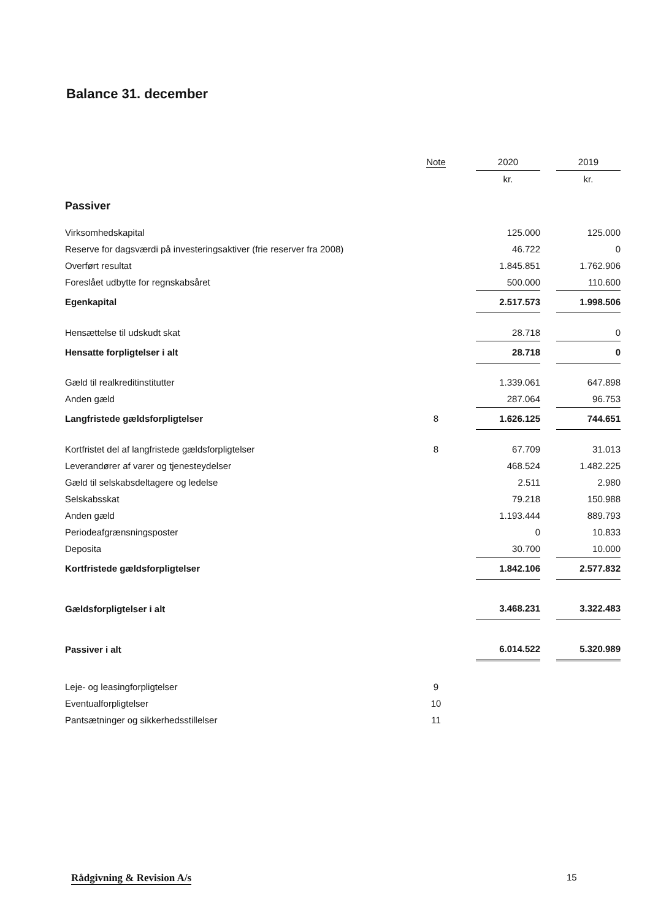Balance 31. december
| | Note | 2020 | | 2019 |
| --- | --- | --- | --- | --- |
| | | kr. | | kr. |
| Passiver | | | | |
| Virksomhedskapital | | 125.000 | | 125.000 |
| Reserve for dagsværdi på investeringsaktiver (frie reserver fra 2008) | | 46.722 | | 0 |
| Overført resultat | | 1.845.851 | | 1.762.906 |
| Foreslået udbytte for regnskabsåret | | 500.000 | | 110.600 |
| Egenkapital | | 2.517.573 | | 1.998.506 |
| Hensættelse til udskudt skat | | 28.718 | | 0 |
| Hensatte forpligtelser i alt | | 28.718 | | 0 |
| Gæld til realkreditinstitutter | | 1.339.061 | | 647.898 |
| Anden gæld | | 287.064 | | 96.753 |
| Langfristede gældsforpligtelser | 8 | 1.626.125 | | 744.651 |
| Kortfristet del af langfristede gældsforpligtelser | 8 | 67.709 | | 31.013 |
| Leverandører af varer og tjenesteydelser | | 468.524 | | 1.482.225 |
| Gæld til selskabsdeltagere og ledelse | | 2.511 | | 2.980 |
| Selskabsskat | | 79.218 | | 150.988 |
| Anden gæld | | 1.193.444 | | 889.793 |
| Periodeafgrænsningsposter | | 0 | | 10.833 |
| Deposita | | 30.700 | | 10.000 |
| Kortfristede gældsforpligtelser | | 1.842.106 | | 2.577.832 |
| Gældsforpligtelser i alt | | 3.468.231 | | 3.322.483 |
| Passiver i alt | | 6.014.522 | | 5.320.989 |
| Leje- og leasingforpligtelser | 9 | | | |
| Eventualforpligtelser | 10 | | | |
| Pantsætninger og sikkerhedsstillelser | 11 | | | |
Rådgivning & Revision A/s 15